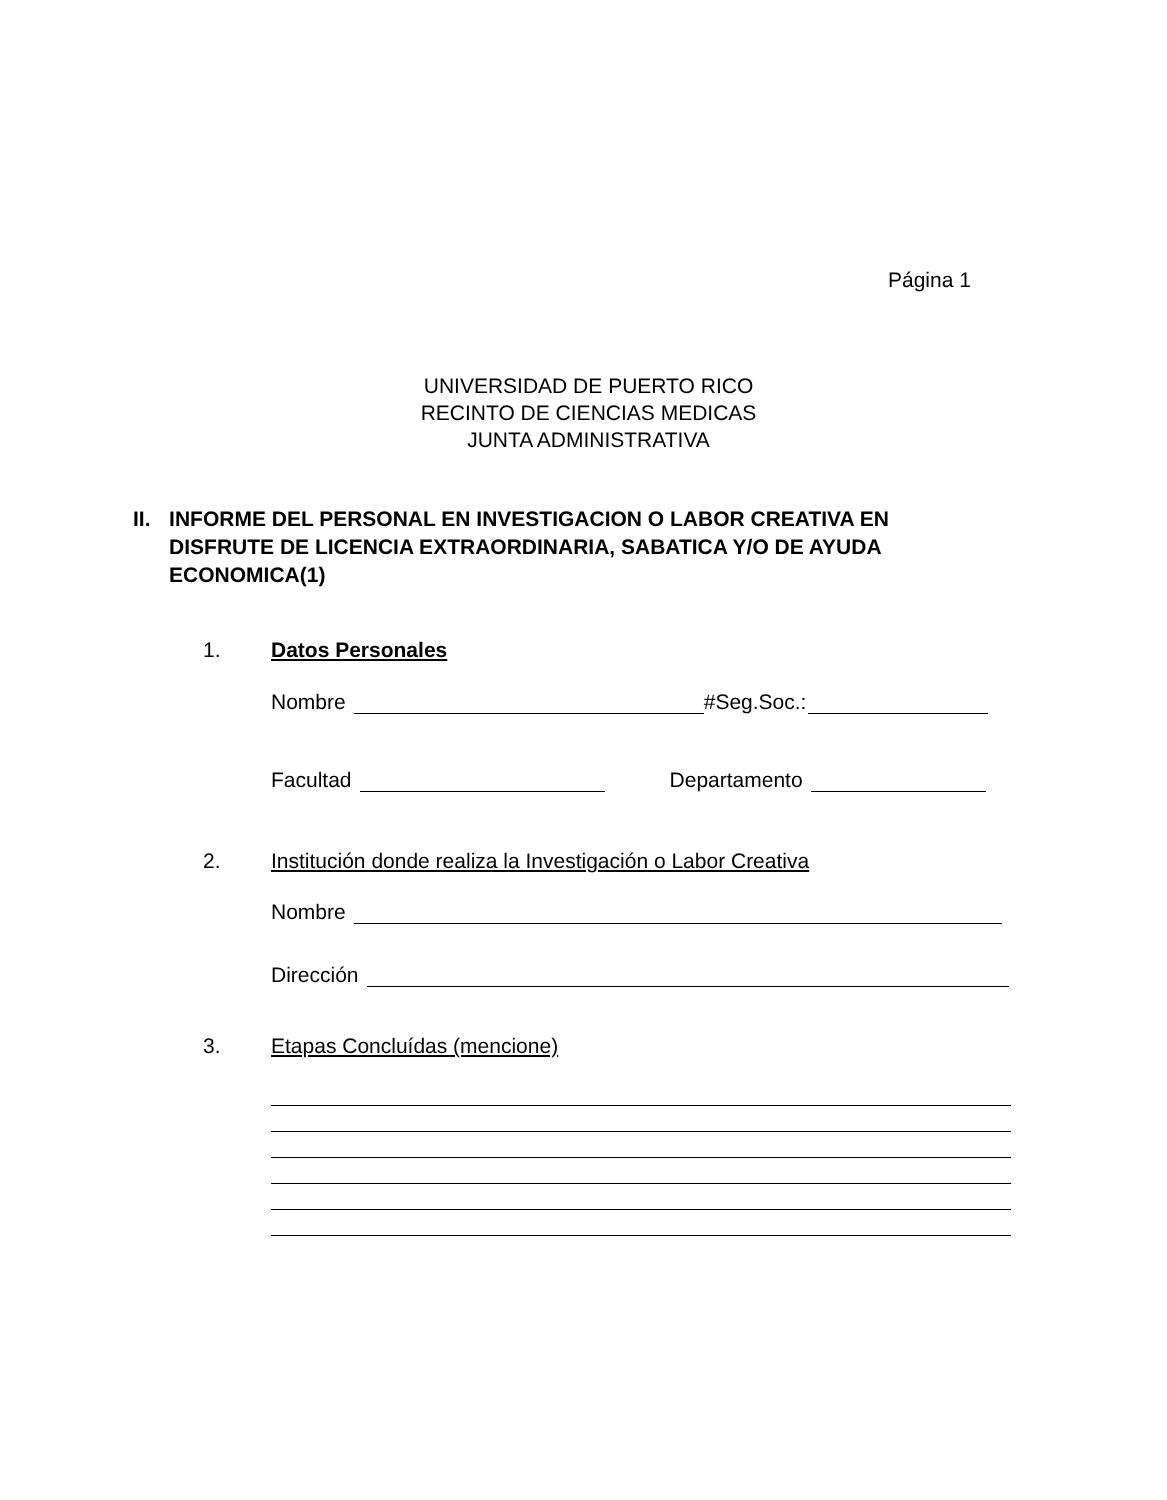Página 1
UNIVERSIDAD DE PUERTO RICO
RECINTO DE CIENCIAS MEDICAS
JUNTA ADMINISTRATIVA
II. INFORME DEL PERSONAL EN INVESTIGACION O LABOR CREATIVA EN DISFRUTE DE LICENCIA EXTRAORDINARIA, SABATICA Y/O DE AYUDA ECONOMICA(1)
1. Datos Personales
Nombre #Seg.Soc.:
Facultad Departamento
2. Institución donde realiza la Investigación o Labor Creativa
Nombre
Dirección
3. Etapas Concluídas (mencione)